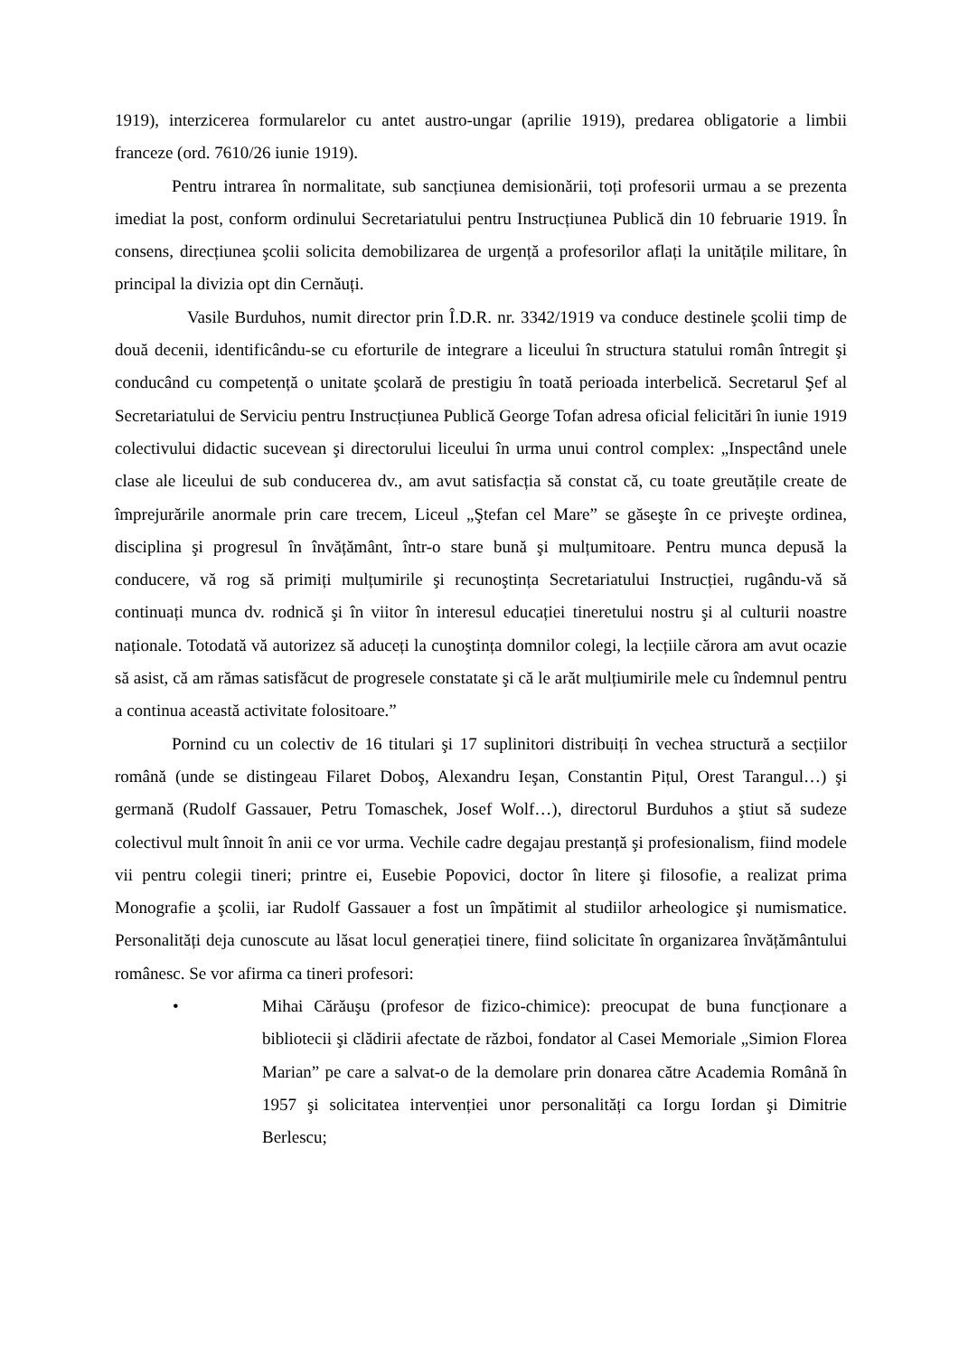1919), interzicerea formularelor cu antet austro-ungar (aprilie 1919), predarea obligatorie a limbii franceze (ord. 7610/26 iunie 1919).
Pentru intrarea în normalitate, sub sancțiunea demisionării, toți profesorii urmau a se prezenta imediat la post, conform ordinului Secretariatului pentru Instrucțiunea Publică din 10 februarie 1919. În consens, direcțiunea şcolii solicita demobilizarea de urgență a profesorilor aflați la unitățile militare, în principal la divizia opt din Cernăuți.
Vasile Burduhos, numit director prin Î.D.R. nr. 3342/1919 va conduce destinele şcolii timp de două decenii, identificându-se cu eforturile de integrare a liceului în structura statului român întregit şi conducând cu competență o unitate şcolară de prestigiu în toată perioada interbelică. Secretarul Şef al Secretariatului de Serviciu pentru Instrucțiunea Publică George Tofan adresa oficial felicitări în iunie 1919 colectivului didactic sucevean şi directorului liceului în urma unui control complex: „Inspectând unele clase ale liceului de sub conducerea dv., am avut satisfacția să constat că, cu toate greutățile create de împrejurările anormale prin care trecem, Liceul „Ştefan cel Mare” se găseşte în ce priveşte ordinea, disciplina şi progresul în învățământ, într-o stare bună şi mulțumitoare. Pentru munca depusă la conducere, vă rog să primiți mulțumirile şi recunoştința Secretariatului Instrucției, rugându-vă să continuați munca dv. rodnică şi în viitor în interesul educației tineretului nostru şi al culturii noastre naționale. Totodată vă autorizez să aduceți la cunoştința domnilor colegi, la lecțiile cărora am avut ocazie să asist, că am rămas satisfăcut de progresele constatate şi că le arăt mulțiumirile mele cu îndemnul pentru a continua această activitate folositoare.”
Pornind cu un colectiv de 16 titulari şi 17 suplinitori distribuiți în vechea structură a secțiilor română (unde se distingeau Filaret Doboş, Alexandru Ieşan, Constantin Pițul, Orest Tarangul…) şi germană (Rudolf Gassauer, Petru Tomaschek, Josef Wolf…), directorul Burduhos a ştiut să sudeze colectivul mult înnoit în anii ce vor urma. Vechile cadre degajau prestanță şi profesionalism, fiind modele vii pentru colegii tineri; printre ei, Eusebie Popovici, doctor în litere şi filosofie, a realizat prima Monografie a şcolii, iar Rudolf Gassauer a fost un împătimit al studiilor arheologice şi numismatice. Personalități deja cunoscute au lăsat locul generației tinere, fiind solicitate în organizarea învățământului românesc. Se vor afirma ca tineri profesori:
• Mihai Cărăuşu (profesor de fizico-chimice): preocupat de buna funcționare a bibliotecii şi clădirii afectate de război, fondator al Casei Memoriale „Simion Florea Marian” pe care a salvat-o de la demolare prin donarea către Academia Română în 1957 şi solicitatea intervenției unor personalități ca Iorgu Iordan şi Dimitrie Berlescu;